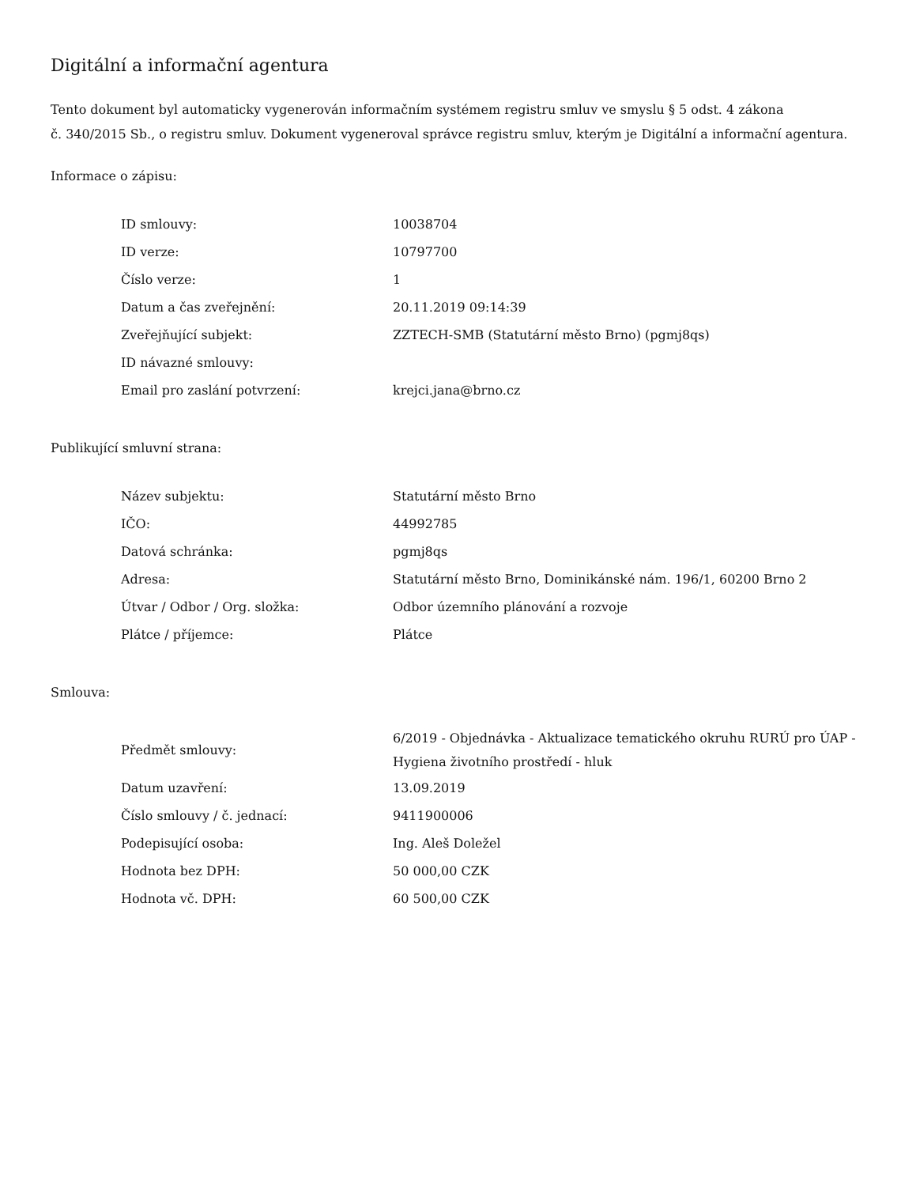Digitální a informační agentura
Tento dokument byl automaticky vygenerován informačním systémem registru smluv ve smyslu § 5 odst. 4 zákona
č. 340/2015 Sb., o registru smluv. Dokument vygeneroval správce registru smluv, kterým je Digitální a informační agentura.
Informace o zápisu:
| ID smlouvy: | 10038704 |
| ID verze: | 10797700 |
| Číslo verze: | 1 |
| Datum a čas zveřejnění: | 20.11.2019 09:14:39 |
| Zveřejňující subjekt: | ZZTECH-SMB (Statutární město Brno) (pgmj8qs) |
| ID návazné smlouvy: | |
| Email pro zaslání potvrzení: | krejci.jana@brno.cz |
Publikující smluvní strana:
| Název subjektu: | Statutární město Brno |
| IČO: | 44992785 |
| Datová schránka: | pgmj8qs |
| Adresa: | Statutární město Brno, Dominikánské nám. 196/1, 60200 Brno 2 |
| Útvar / Odbor / Org. složka: | Odbor územního plánování a rozvoje |
| Plátce / příjemce: | Plátce |
Smlouva:
| Předmět smlouvy: | 6/2019 - Objednávka - Aktualizace tematického okruhu RURÚ pro ÚAP - Hygiena životního prostředí - hluk |
| Datum uzavření: | 13.09.2019 |
| Číslo smlouvy / č. jednací: | 9411900006 |
| Podepisující osoba: | Ing. Aleš Doležel |
| Hodnota bez DPH: | 50 000,00 CZK |
| Hodnota vč. DPH: | 60 500,00 CZK |